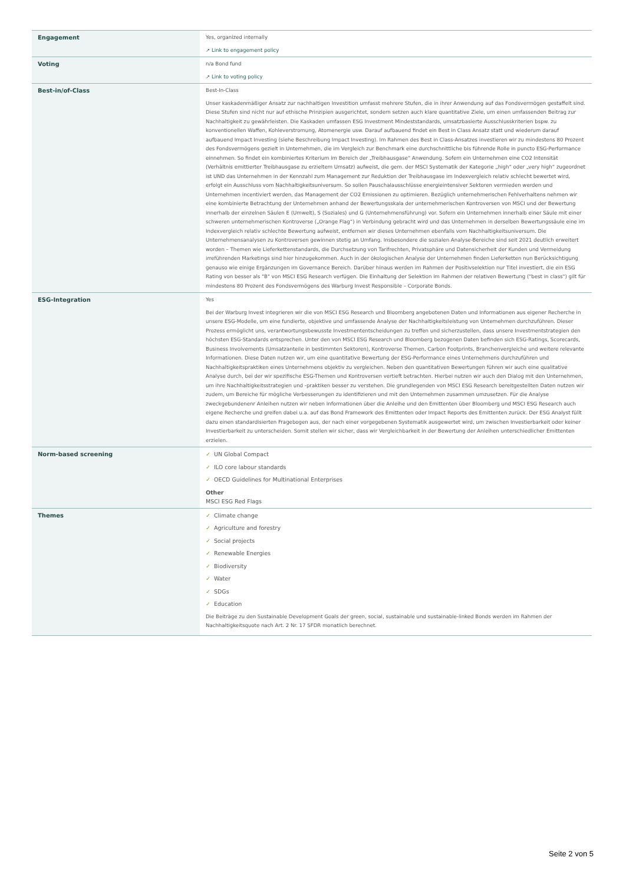| Engagement | Yes, organized internally ↗ Link to engagement policy |
| Voting | n/a Bond fund ↗ Link to voting policy |
| Best-in/of-Class | Best-In-Class Unser kaskadenmäßiger Ansatz zur nachhaltigen Investition umfasst mehrere Stufen, die in ihrer Anwendung auf das Fondsvermögen gestaffelt sind. Diese Stufen sind nicht nur auf ethische Prinzipien ausgerichtet, sondern setzen auch klare quantitative Ziele, um einen umfassenden Beitrag zur Nachhaltigkeit zu gewährleisten. Die Kaskaden umfassen ESG Investment Mindeststandards, umsatzbasierte Ausschlusskriterien bspw. zu konventionellen Waffen, Kohleverstromung, Atomenergie usw. Darauf aufbauend findet ein Best in Class Ansatz statt und wiederum darauf aufbauend Impact Investing (siehe Beschreibung Impact Investing). Im Rahmen des Best in Class-Ansatzes investieren wir zu mindestens 80 Prozent des Fondsvermögens gezielt in Unternehmen, die im Vergleich zur Benchmark eine durchschnittliche bis führende Rolle in puncto ESG-Performance einnehmen. So findet ein kombiniertes Kriterium im Bereich der „Treibhausgase“ Anwendung. Sofern ein Unternehmen eine CO2 Intensität (Verhältnis emittierter Treibhausgase zu erzieltem Umsatz) aufweist, die gem. der MSCI Systematik der Kategorie „high“ oder „very high“ zugeordnet ist UND das Unternehmen in der Kennzahl zum Management zur Reduktion der Treibhausgase im Indexvergleich relativ schlecht bewertet wird, erfolgt ein Ausschluss vom Nachhaltigkeitsuniversum. So sollen Pauschalausschlüsse energieintensiver Sektoren vermieden werden und Unternehmen incentiviert werden, das Management der CO2 Emissionen zu optimieren. Bezüglich unternehmerischen Fehlverhaltens nehmen wir eine kombinierte Betrachtung der Unternehmen anhand der Bewertungsskala der unternehmerischen Kontroversen von MSCI und der Bewertung innerhalb der einzelnen Säulen E (Umwelt), S (Soziales) und G (Unternehmensführung) vor. Sofern ein Unternehmen innerhalb einer Säule mit einer schweren unternehmerischen Kontroverse („Orange Flag“) in Verbindung gebracht wird und das Unternehmen in derselben Bewertungssäule eine im Indexvergleich relativ schlechte Bewertung aufweist, entfernen wir dieses Unternehmen ebenfalls vom Nachhaltigkeitsuniversum. Die Unternehmensanalysen zu Kontroversen gewinnen stetig an Umfang. Insbesondere die sozialen Analyse-Bereiche sind seit 2021 deutlich erweitert worden – Themen wie Lieferkettenstandards, die Durchsetzung von Tarifrechten, Privatsphäre und Datensicherheit der Kunden und Vermeidung irreführenden Marketings sind hier hinzugekommen. Auch in der ökologischen Analyse der Unternehmen finden Lieferketten nun Berücksichtigung genauso wie einige Ergänzungen im Governance Bereich. Darüber hinaus werden im Rahmen der Positivselektion nur Titel investiert, die ein ESG Rating von besser als "B" von MSCI ESG Research verfügen. Die Einhaltung der Selektion im Rahmen der relativen Bewertung ("best in class") gilt für mindestens 80 Prozent des Fondsvermögens des Warburg Invest Responsible – Corporate Bonds. |
| ESG-Integration | Yes Bei der Warburg Invest integrieren wir die von MSCI ESG Research und Bloomberg angebotenen Daten und Informationen aus eigener Recherche in unsere ESG-Modelle, um eine fundierte, objektive und umfassende Analyse der Nachhaltigkeitsleistung von Unternehmen durchzuführen. Dieser Prozess ermöglicht uns, verantwortungsbewusste Investmententscheidungen zu treffen und sicherzustellen, dass unsere Investmentstrategien den höchsten ESG-Standards entsprechen. Unter den von MSCI ESG Research und Bloomberg bezogenen Daten befinden sich ESG-Ratings, Scorecards, Business Involvements (Umsatzanteile in bestimmten Sektoren), Kontroverse Themen, Carbon Footprints, Branchenvergleiche und weitere relevante Informationen. Diese Daten nutzen wir, um eine quantitative Bewertung der ESG-Performance eines Unternehmens durchzuführen und Nachhaltigkeitspraktiken eines Unternehmens objektiv zu vergleichen. Neben den quantitativen Bewertungen führen wir auch eine qualitative Analyse durch, bei der wir spezifische ESG-Themen und Kontroversen vertieft betrachten. Hierbei nutzen wir auch den Dialog mit den Unternehmen, um ihre Nachhaltigkeitsstrategien und -praktiken besser zu verstehen. Die grundlegenden von MSCI ESG Research bereitgestellten Daten nutzen wir zudem, um Bereiche für mögliche Verbesserungen zu identifizieren und mit den Unternehmen zusammen umzusetzen. Für die Analyse zweckgebundenenr Anleihen nutzen wir neben Informationen über die Anleihe und den Emittenten über Bloomberg und MSCI ESG Research auch eigene Recherche und greifen dabei u.a. auf das Bond Framework des Emittenten oder Impact Reports des Emittenten zurück. Der ESG Analyst füllt dazu einen standardisierten Fragebogen aus, der nach einer vorgegebenen Systematik ausgewertet wird, um zwischen Investierbarkeit oder keiner Investierbarkeit zu unterscheiden. Somit stellen wir sicher, dass wir Vergleichbarkeit in der Bewertung der Anleihen unterschiedlicher Emittenten erzielen. |
| Norm-based screening | ✓ UN Global Compact ✓ ILO core labour standards ✓ OECD Guidelines for Multinational Enterprises Other MSCI ESG Red Flags |
| Themes | ✓ Climate change ✓ Agriculture and forestry ✓ Social projects ✓ Renewable Energies ✓ Biodiversity ✓ Water ✓ SDGs ✓ Education Die Beiträge zu den Sustainable Development Goals der green, social, sustainable und sustainable-linked Bonds werden im Rahmen der Nachhaltigkeitsquote nach Art. 2 Nr. 17 SFDR monatlich berechnet. |
Seite 2 von 5